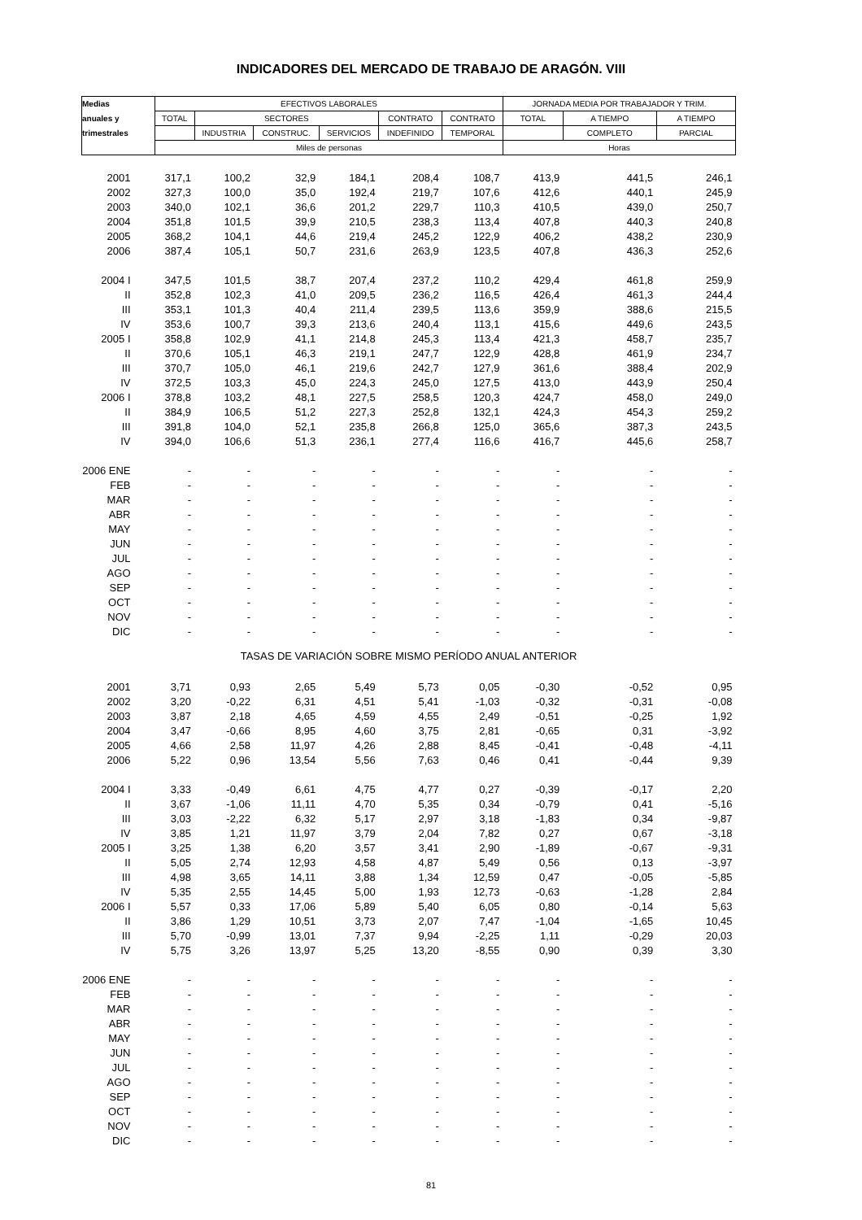INDICADORES DEL MERCADO DE TRABAJO DE ARAGÓN. VIII
| Medias | EFECTIVOS LABORALES | | | | | | JORNADA MEDIA POR TRABAJADOR Y TRIM. | | |
| --- | --- | --- | --- | --- | --- | --- | --- | --- | --- |
| anuales y | TOTAL | SECTORES | | | CONTRATO | CONTRATO | TOTAL | A TIEMPO | A TIEMPO |
| trimestrales | | INDUSTRIA | CONSTRUC. | SERVICIOS | INDEFINIDO | TEMPORAL | | COMPLETO | PARCIAL |
| | Miles de personas | | | | | | Horas | | |
| 2001 | 317,1 | 100,2 | 32,9 | 184,1 | 208,4 | 108,7 | 413,9 | 441,5 | 246,1 |
| 2002 | 327,3 | 100,0 | 35,0 | 192,4 | 219,7 | 107,6 | 412,6 | 440,1 | 245,9 |
| 2003 | 340,0 | 102,1 | 36,6 | 201,2 | 229,7 | 110,3 | 410,5 | 439,0 | 250,7 |
| 2004 | 351,8 | 101,5 | 39,9 | 210,5 | 238,3 | 113,4 | 407,8 | 440,3 | 240,8 |
| 2005 | 368,2 | 104,1 | 44,6 | 219,4 | 245,2 | 122,9 | 406,2 | 438,2 | 230,9 |
| 2006 | 387,4 | 105,1 | 50,7 | 231,6 | 263,9 | 123,5 | 407,8 | 436,3 | 252,6 |
| 2004 I | 347,5 | 101,5 | 38,7 | 207,4 | 237,2 | 110,2 | 429,4 | 461,8 | 259,9 |
| II | 352,8 | 102,3 | 41,0 | 209,5 | 236,2 | 116,5 | 426,4 | 461,3 | 244,4 |
| III | 353,1 | 101,3 | 40,4 | 211,4 | 239,5 | 113,6 | 359,9 | 388,6 | 215,5 |
| IV | 353,6 | 100,7 | 39,3 | 213,6 | 240,4 | 113,1 | 415,6 | 449,6 | 243,5 |
| 2005 I | 358,8 | 102,9 | 41,1 | 214,8 | 245,3 | 113,4 | 421,3 | 458,7 | 235,7 |
| II | 370,6 | 105,1 | 46,3 | 219,1 | 247,7 | 122,9 | 428,8 | 461,9 | 234,7 |
| III | 370,7 | 105,0 | 46,1 | 219,6 | 242,7 | 127,9 | 361,6 | 388,4 | 202,9 |
| IV | 372,5 | 103,3 | 45,0 | 224,3 | 245,0 | 127,5 | 413,0 | 443,9 | 250,4 |
| 2006 I | 378,8 | 103,2 | 48,1 | 227,5 | 258,5 | 120,3 | 424,7 | 458,0 | 249,0 |
| II | 384,9 | 106,5 | 51,2 | 227,3 | 252,8 | 132,1 | 424,3 | 454,3 | 259,2 |
| III | 391,8 | 104,0 | 52,1 | 235,8 | 266,8 | 125,0 | 365,6 | 387,3 | 243,5 |
| IV | 394,0 | 106,6 | 51,3 | 236,1 | 277,4 | 116,6 | 416,7 | 445,6 | 258,7 |
| 2006 ENE | - | - | - | - | - | - | - | - | - |
| FEB | - | - | - | - | - | - | - | - | - |
| MAR | - | - | - | - | - | - | - | - | - |
| ABR | - | - | - | - | - | - | - | - | - |
| MAY | - | - | - | - | - | - | - | - | - |
| JUN | - | - | - | - | - | - | - | - | - |
| JUL | - | - | - | - | - | - | - | - | - |
| AGO | - | - | - | - | - | - | - | - | - |
| SEP | - | - | - | - | - | - | - | - | - |
| OCT | - | - | - | - | - | - | - | - | - |
| NOV | - | - | - | - | - | - | - | - | - |
| DIC | - | - | - | - | - | - | - | - | - |
| TASAS DE VARIACIÓN SOBRE MISMO PERÍODO ANUAL ANTERIOR | | | | | | | | | |
| 2001 | 3,71 | 0,93 | 2,65 | 5,49 | 5,73 | 0,05 | -0,30 | -0,52 | 0,95 |
| 2002 | 3,20 | -0,22 | 6,31 | 4,51 | 5,41 | -1,03 | -0,32 | -0,31 | -0,08 |
| 2003 | 3,87 | 2,18 | 4,65 | 4,59 | 4,55 | 2,49 | -0,51 | -0,25 | 1,92 |
| 2004 | 3,47 | -0,66 | 8,95 | 4,60 | 3,75 | 2,81 | -0,65 | 0,31 | -3,92 |
| 2005 | 4,66 | 2,58 | 11,97 | 4,26 | 2,88 | 8,45 | -0,41 | -0,48 | -4,11 |
| 2006 | 5,22 | 0,96 | 13,54 | 5,56 | 7,63 | 0,46 | 0,41 | -0,44 | 9,39 |
| 2004 I | 3,33 | -0,49 | 6,61 | 4,75 | 4,77 | 0,27 | -0,39 | -0,17 | 2,20 |
| II | 3,67 | -1,06 | 11,11 | 4,70 | 5,35 | 0,34 | -0,79 | 0,41 | -5,16 |
| III | 3,03 | -2,22 | 6,32 | 5,17 | 2,97 | 3,18 | -1,83 | 0,34 | -9,87 |
| IV | 3,85 | 1,21 | 11,97 | 3,79 | 2,04 | 7,82 | 0,27 | 0,67 | -3,18 |
| 2005 I | 3,25 | 1,38 | 6,20 | 3,57 | 3,41 | 2,90 | -1,89 | -0,67 | -9,31 |
| II | 5,05 | 2,74 | 12,93 | 4,58 | 4,87 | 5,49 | 0,56 | 0,13 | -3,97 |
| III | 4,98 | 3,65 | 14,11 | 3,88 | 1,34 | 12,59 | 0,47 | -0,05 | -5,85 |
| IV | 5,35 | 2,55 | 14,45 | 5,00 | 1,93 | 12,73 | -0,63 | -1,28 | 2,84 |
| 2006 I | 5,57 | 0,33 | 17,06 | 5,89 | 5,40 | 6,05 | 0,80 | -0,14 | 5,63 |
| II | 3,86 | 1,29 | 10,51 | 3,73 | 2,07 | 7,47 | -1,04 | -1,65 | 10,45 |
| III | 5,70 | -0,99 | 13,01 | 7,37 | 9,94 | -2,25 | 1,11 | -0,29 | 20,03 |
| IV | 5,75 | 3,26 | 13,97 | 5,25 | 13,20 | -8,55 | 0,90 | 0,39 | 3,30 |
| 2006 ENE | - | - | - | - | - | - | - | - | - |
| FEB | - | - | - | - | - | - | - | - | - |
| MAR | - | - | - | - | - | - | - | - | - |
| ABR | - | - | - | - | - | - | - | - | - |
| MAY | - | - | - | - | - | - | - | - | - |
| JUN | - | - | - | - | - | - | - | - | - |
| JUL | - | - | - | - | - | - | - | - | - |
| AGO | - | - | - | - | - | - | - | - | - |
| SEP | - | - | - | - | - | - | - | - | - |
| OCT | - | - | - | - | - | - | - | - | - |
| NOV | - | - | - | - | - | - | - | - | - |
| DIC | - | - | - | - | - | - | - | - | - |
81